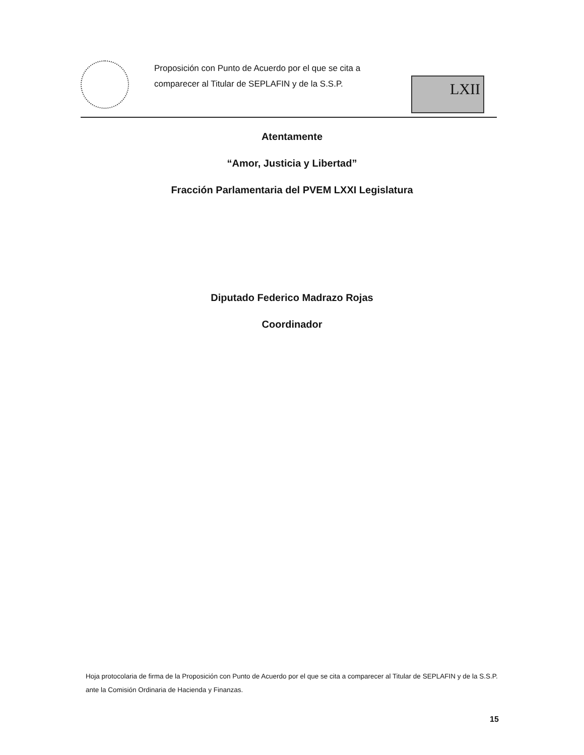Proposición con Punto de Acuerdo por el que se cita a comparecer al Titular de SEPLAFIN y de la S.S.P.
LXII
Atentamente
“Amor, Justicia y Libertad”
Fracción Parlamentaria del PVEM LXXI Legislatura
Diputado Federico Madrazo Rojas
Coordinador
Hoja protocolaria de firma de la Proposición con Punto de Acuerdo por el que se cita a comparecer al Titular de SEPLAFIN y de la S.S.P. ante la Comisión Ordinaria de Hacienda y Finanzas.
15